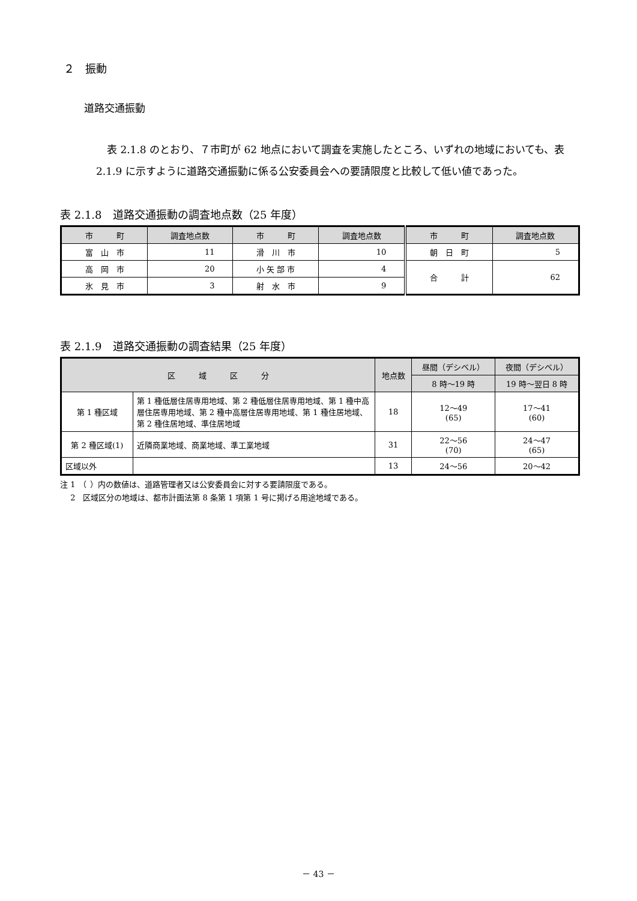２　振動
道路交通振動
表 2.1.8 のとおり、７市町が 62 地点において調査を実施したところ、いずれの地域においても、表 2.1.9 に示すように道路交通振動に係る公安委員会への要請限度と比較して低い値であった。
表 2.1.8　道路交通振動の調査地点数（25 年度）
| 市 町 | 調査地点数 | 市 町 | 調査地点数 | 市 町 | 調査地点数 |
| --- | --- | --- | --- | --- | --- |
| 富 山 市 | 11 | 滑 川 市 | 10 | 朝 日 町 | 5 |
| 高 岡 市 | 20 | 小 矢 部 市 | 4 | 合 計 | 62 |
| 氷 見 市 | 3 | 射 水 市 | 9 | | |
表 2.1.9　道路交通振動の調査結果（25 年度）
| 区 域 区 分 | | 地点数 | 昼間（デシベル） | 夜間（デシベル） |
| --- | --- | --- | --- | --- |
| | | | 8 時〜19 時 | 19 時〜翌日 8 時 |
| 第 1 種区域 | 第 1 種低層住居専用地域、第 2 種低層住居専用地域、第 1 種中高層住居専用地域、第 2 種中高層住居専用地域、第 1 種住居地域、第 2 種住居地域、準住居地域 | 18 | 12〜49 (65) | 17〜41 (60) |
| 第 2 種区域(1) | 近隣商業地域、商業地域、準工業地域 | 31 | 22〜56 (70) | 24〜47 (65) |
| 区域以外 | | 13 | 24〜56 | 20〜42 |
注 1　（ ）内の数値は、道路管理者又は公安委員会に対する要請限度である。
　 2　区域区分の地域は、都市計画法第 8 条第 1 項第 1 号に掲げる用途地域である。
－ 43 －